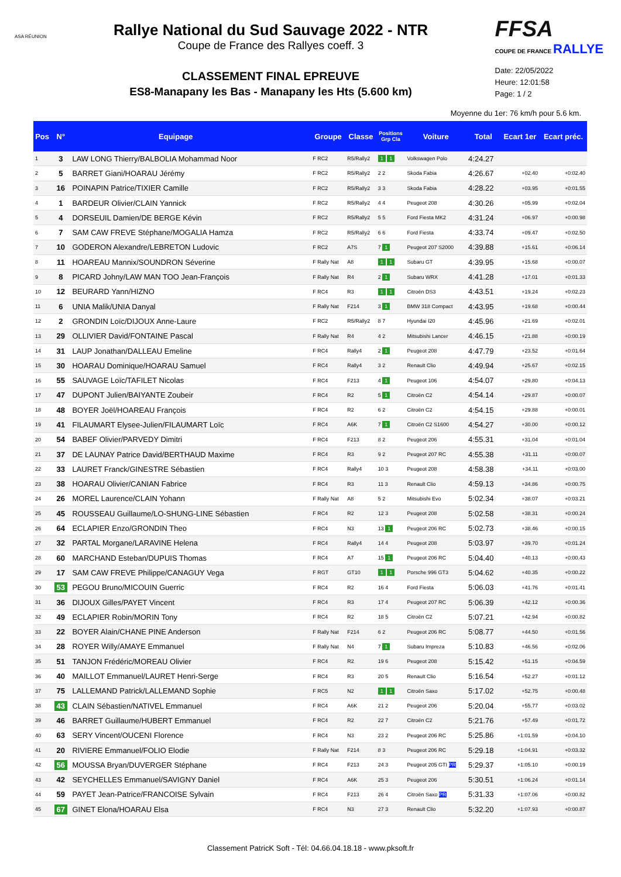ASA RÉUNION
Rallye National du Sud Sauvage 2022 - NTR
Coupe de France des Rallyes coeff. 3
CLASSEMENT FINAL EPREUVE
ES8-Manapany les Bas - Manapany les Hts (5.600 km)
FFSA
COUPE DE FRANCE RALLYE
Date: 22/05/2022
Heure: 12:01:58
Page: 1 / 2
Moyenne du 1er: 76 km/h pour 5.6 km.
| Pos | N° | Equipage | | Groupe | Classe | Positions Grp Cla | Voiture | Total | Ecart 1er | Ecart préc. |
| --- | --- | --- | --- | --- | --- | --- | --- | --- | --- | --- |
| 1 | 3 | LAW LONG Thierry/BALBOLIA Mohammad Noor | | F RC2 | R5/Rally2 | 1 1 | Volkswagen Polo | 4:24.27 | | |
| 2 | 5 | BARRET Giani/HOARAU Jérémy | | F RC2 | R5/Rally2 | 2 2 | Skoda Fabia | 4:26.67 | +02.40 | +0:02.40 |
| 3 | 16 | POINAPIN Patrice/TIXIER Camille | | F RC2 | R5/Rally2 | 3 3 | Skoda Fabia | 4:28.22 | +03.95 | +0:01.55 |
| 4 | 1 | BARDEUR Olivier/CLAIN Yannick | | F RC2 | R5/Rally2 | 4 4 | Peugeot 208 | 4:30.26 | +05.99 | +0:02.04 |
| 5 | 4 | DORSEUIL Damien/DE BERGE Kévin | | F RC2 | R5/Rally2 | 5 5 | Ford Fiesta MK2 | 4:31.24 | +06.97 | +0:00.98 |
| 6 | 7 | SAM CAW FREVE Stéphane/MOGALIA Hamza | | F RC2 | R5/Rally2 | 6 6 | Ford Fiesta | 4:33.74 | +09.47 | +0:02.50 |
| 7 | 10 | GODERON Alexandre/LEBRETON Ludovic | | F RC2 | A7S | 7 1 | Peugeot 207 S2000 | 4:39.88 | +15.61 | +0:06.14 |
| 8 | 11 | HOAREAU Mannix/SOUNDRON Séverine | | F Rally Nat | A8 | 1 1 | Subaru GT | 4:39.95 | +15.68 | +0:00.07 |
| 9 | 8 | PICARD Johny/LAW MAN TOO Jean-François | | F Rally Nat | R4 | 2 1 | Subaru WRX | 4:41.28 | +17.01 | +0:01.33 |
| 10 | 12 | BEURARD Yann/HIZNO | | F RC4 | R3 | 1 1 | Citroën DS3 | 4:43.51 | +19.24 | +0:02.23 |
| 11 | 6 | UNIA Malik/UNIA Danyal | | F Rally Nat | F214 | 3 1 | BMW 318 Compact | 4:43.95 | +19.68 | +0:00.44 |
| 12 | 2 | GRONDIN Loïc/DIJOUX Anne-Laure | | F RC2 | R5/Rally2 | 8 7 | Hyundai I20 | 4:45.96 | +21.69 | +0:02.01 |
| 13 | 29 | OLLIVIER David/FONTAINE Pascal | | F Rally Nat | R4 | 4 2 | Mitsubishi Lancer | 4:46.15 | +21.88 | +0:00.19 |
| 14 | 31 | LAUP Jonathan/DALLEAU Emeline | | F RC4 | Rally4 | 2 1 | Peugeot 208 | 4:47.79 | +23.52 | +0:01.64 |
| 15 | 30 | HOARAU Dominique/HOARAU Samuel | | F RC4 | Rally4 | 3 2 | Renault Clio | 4:49.94 | +25.67 | +0:02.15 |
| 16 | 55 | SAUVAGE Loïc/TAFILET Nicolas | | F RC4 | F213 | 4 1 | Peugeot 106 | 4:54.07 | +29.80 | +0:04.13 |
| 17 | 47 | DUPONT Julien/BAIYANTE Zoubeir | | F RC4 | R2 | 5 1 | Citroën C2 | 4:54.14 | +29.87 | +0:00.07 |
| 18 | 48 | BOYER Joël/HOAREAU François | | F RC4 | R2 | 6 2 | Citroën C2 | 4:54.15 | +29.88 | +0:00.01 |
| 19 | 41 | FILAUMART Elysee-Julien/FILAUMART Loïc | | F RC4 | A6K | 7 1 | Citroën C2 S1600 | 4:54.27 | +30.00 | +0:00.12 |
| 20 | 54 | BABEF Olivier/PARVEDY Dimitri | | F RC4 | F213 | 8 2 | Peugeot 206 | 4:55.31 | +31.04 | +0:01.04 |
| 21 | 37 | DE LAUNAY Patrice David/BERTHAUD Maxime | | F RC4 | R3 | 9 2 | Peugeot 207 RC | 4:55.38 | +31.11 | +0:00.07 |
| 22 | 33 | LAURET Franck/GINESTRE Sébastien | | F RC4 | Rally4 | 10 3 | Peugeot 208 | 4:58.38 | +34.11 | +0:03.00 |
| 23 | 38 | HOARAU Olivier/CANIAN Fabrice | | F RC4 | R3 | 11 3 | Renault Clio | 4:59.13 | +34.86 | +0:00.75 |
| 24 | 26 | MOREL Laurence/CLAIN Yohann | | F Rally Nat | A8 | 5 2 | Mitsubishi Evo | 5:02.34 | +38.07 | +0:03.21 |
| 25 | 45 | ROUSSEAU Guillaume/LO-SHUNG-LINE Sébastien | | F RC4 | R2 | 12 3 | Peugeot 208 | 5:02.58 | +38.31 | +0:00.24 |
| 26 | 64 | ECLAPIER Enzo/GRONDIN Theo | | F RC4 | N3 | 13 1 | Peugeot 206 RC | 5:02.73 | +38.46 | +0:00.15 |
| 27 | 32 | PARTAL Morgane/LARAVINE Helena | | F RC4 | Rally4 | 14 4 | Peugeot 208 | 5:03.97 | +39.70 | +0:01.24 |
| 28 | 60 | MARCHAND Esteban/DUPUIS Thomas | | F RC4 | A7 | 15 1 | Peugeot 206 RC | 5:04.40 | +40.13 | +0:00.43 |
| 29 | 17 | SAM CAW FREVE Philippe/CANAGUY Vega | | F RGT | GT10 | 1 1 | Porsche 996 GT3 | 5:04.62 | +40.35 | +0:00.22 |
| 30 | 53 | PEGOU Bruno/MICOUIN Guerric | | F RC4 | R2 | 16 4 | Ford Fiesta | 5:06.03 | +41.76 | +0:01.41 |
| 31 | 36 | DIJOUX Gilles/PAYET Vincent | | F RC4 | R3 | 17 4 | Peugeot 207 RC | 5:06.39 | +42.12 | +0:00.36 |
| 32 | 49 | ECLAPIER Robin/MORIN Tony | | F RC4 | R2 | 18 5 | Citroën C2 | 5:07.21 | +42.94 | +0:00.82 |
| 33 | 22 | BOYER Alain/CHANE PINE Anderson | | F Rally Nat | F214 | 6 2 | Peugeot 206 RC | 5:08.77 | +44.50 | +0:01.56 |
| 34 | 28 | ROYER Willy/AMAYE Emmanuel | | F Rally Nat | N4 | 7 1 | Subaru Impreza | 5:10.83 | +46.56 | +0:02.06 |
| 35 | 51 | TANJON Frédéric/MOREAU Olivier | | F RC4 | R2 | 19 6 | Peugeot 208 | 5:15.42 | +51.15 | +0:04.59 |
| 36 | 40 | MAILLOT Emmanuel/LAURET Henri-Serge | | F RC4 | R3 | 20 5 | Renault Clio | 5:16.54 | +52.27 | +0:01.12 |
| 37 | 75 | LALLEMAND Patrick/LALLEMAND Sophie | | F RC5 | N2 | 1 1 | Citroën Saxo | 5:17.02 | +52.75 | +0:00.48 |
| 38 | 43 | CLAIN Sébastien/NATIVEL Emmanuel | | F RC4 | A6K | 21 2 | Peugeot 206 | 5:20.04 | +55.77 | +0:03.02 |
| 39 | 46 | BARRET Guillaume/HUBERT Emmanuel | | F RC4 | R2 | 22 7 | Citroën C2 | 5:21.76 | +57.49 | +0:01.72 |
| 40 | 63 | SERY Vincent/OUCENI Florence | | F RC4 | N3 | 23 2 | Peugeot 206 RC | 5:25.86 | +1:01.59 | +0:04.10 |
| 41 | 20 | RIVIERE Emmanuel/FOLIO Elodie | | F Rally Nat | F214 | 8 3 | Peugeot 206 RC | 5:29.18 | +1:04.91 | +0:03.32 |
| 42 | 56 | MOUSSA Bryan/DUVERGER Stéphane | | F RC4 | F213 | 24 3 | Peugeot 205 GTI PR | 5:29.37 | +1:05.10 | +0:00.19 |
| 43 | 42 | SEYCHELLES Emmanuel/SAVIGNY Daniel | | F RC4 | A6K | 25 3 | Peugeot 206 | 5:30.51 | +1:06.24 | +0:01.14 |
| 44 | 59 | PAYET Jean-Patrice/FRANCOISE Sylvain | | F RC4 | F213 | 26 4 | Citroën Saxo PR | 5:31.33 | +1:07.06 | +0:00.82 |
| 45 | 67 | GINET Elona/HOARAU Elsa | | F RC4 | N3 | 27 3 | Renault Clio | 5:32.20 | +1:07.93 | +0:00.87 |
Classement PatricK Soft - Tél: 04.66.04.18.18 - www.pksoft.fr